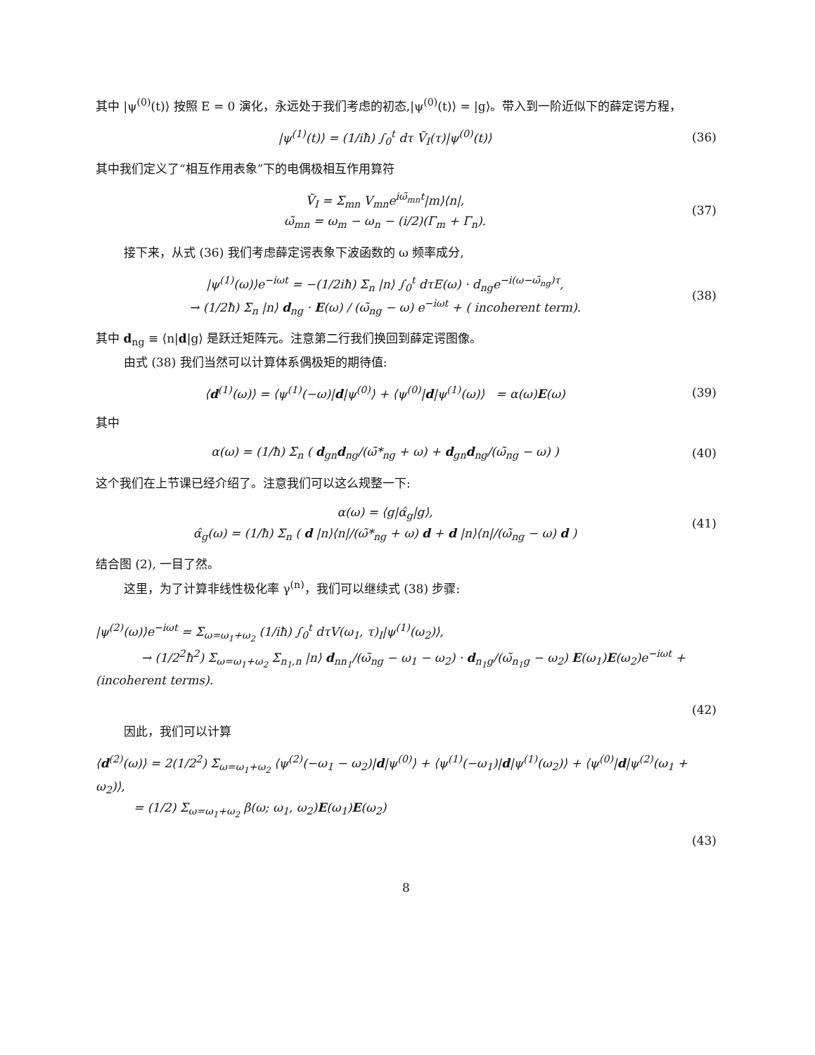其中 |ψ<sup>(0)</sup>(t)⟩ 按照 E = 0 演化，永远处于我们考虑的初态,|ψ<sup>(0)</sup>(t)⟩ = |g⟩。带入到一阶近似下的薛定谔方程，
|ψ<sup>(1)</sup>(t)⟩ = (1/iħ) ∫<sub>0</sub><sup>t</sup> dτ Ṽ<sub>I</sub>(τ)|ψ<sup>(0)</sup>(t)⟩
(36)
其中我们定义了“相互作用表象”下的电偶极相互作用算符
Ṽ<sub>I</sub> = Σ<sub>mn</sub> V<sub>mn</sub>e<sup>iω̃<sub>mn</sub>t</sup>|m⟩⟨n|,
ω̃<sub>mn</sub> = ω<sub>m</sub> − ω<sub>n</sub> − (i/2)(Γ<sub>m</sub> + Γ<sub>n</sub>).
(37)
接下来，从式 (36) 我们考虑薛定谔表象下波函数的 ω 频率成分,
|ψ<sup>(1)</sup>(ω)⟩e<sup>−iωt</sup> = −(1/2iħ) Σ<sub>n</sub> |n⟩ ∫<sub>0</sub><sup>t</sup> dτE(ω) · d<sub>ng</sub>e<sup>−i(ω−ω̃<sub>ng</sub>)τ</sup>,
→ (1/2ħ) Σ<sub>n</sub> |n⟩ d<sub>ng</sub> · E(ω) / (ω̃<sub>ng</sub> − ω) e<sup>−iωt</sup> + ( incoherent term).
(38)
其中 d<sub>ng</sub> ≡ ⟨n|d|g⟩ 是跃迁矩阵元。注意第二行我们换回到薛定谔图像。
由式 (38) 我们当然可以计算体系偶极矩的期待值:
⟨d<sup>(1)</sup>(ω)⟩ = ⟨ψ<sup>(1)</sup>(−ω)|d|ψ<sup>(0)</sup>⟩ + ⟨ψ<sup>(0)</sup>|d|ψ<sup>(1)</sup>(ω)⟩ = α(ω)E(ω)
(39)
其中
α(ω) = (1/ħ) Σ<sub>n</sub> ( d<sub>gn</sub>d<sub>ng</sub>/(ω̃*<sub>ng</sub> + ω) + d<sub>gn</sub>d<sub>ng</sub>/(ω̃<sub>ng</sub> − ω) )
(40)
这个我们在上节课已经介绍了。注意我们可以这么规整一下:
α(ω) = ⟨g|α̂<sub>g</sub>|g⟩,
α̂<sub>g</sub>(ω) = (1/ħ) Σ<sub>n</sub> ( d |n⟩⟨n|/(ω̃*<sub>ng</sub> + ω) d + d |n⟩⟨n|/(ω̃<sub>ng</sub> − ω) d )
(41)
结合图 (2), 一目了然。
这里，为了计算非线性极化率 γ<sup>(n)</sup>，我们可以继续式 (38) 步骤:
|ψ<sup>(2)</sup>(ω)⟩e<sup>−iωt</sup> = Σ<sub>ω=ω<sub>1</sub>+ω<sub>2</sub></sub> (1/iħ) ∫<sub>0</sub><sup>t</sup> dτV(ω<sub>1</sub>, τ)<sub>I</sub>|ψ<sup>(1)</sup>(ω<sub>2</sub>)⟩,
→ (1/2<sup>2</sup>ħ<sup>2</sup>) Σ<sub>ω=ω<sub>1</sub>+ω<sub>2</sub></sub> Σ<sub>n<sub>1</sub>,n</sub> |n⟩ d<sub>nn<sub>1</sub></sub>/(ω̃<sub>ng</sub> − ω<sub>1</sub> − ω<sub>2</sub>) · d<sub>n<sub>1</sub>g</sub>/(ω̃<sub>n<sub>1</sub>g</sub> − ω<sub>2</sub>) E(ω<sub>1</sub>)E(ω<sub>2</sub>)e<sup>−iωt</sup> + (incoherent terms).
(42)
因此，我们可以计算
⟨d<sup>(2)</sup>(ω)⟩ = 2(1/2<sup>2</sup>) Σ<sub>ω=ω<sub>1</sub>+ω<sub>2</sub></sub> ⟨ψ<sup>(2)</sup>(−ω<sub>1</sub> − ω<sub>2</sub>)|d|ψ<sup>(0)</sup>⟩ + ⟨ψ<sup>(1)</sup>(−ω<sub>1</sub>)|d|ψ<sup>(1)</sup>(ω<sub>2</sub>)⟩ + ⟨ψ<sup>(0)</sup>|d|ψ<sup>(2)</sup>(ω<sub>1</sub> + ω<sub>2</sub>)⟩,
= (1/2) Σ<sub>ω=ω<sub>1</sub>+ω<sub>2</sub></sub> β(ω; ω<sub>1</sub>, ω<sub>2</sub>)E(ω<sub>1</sub>)E(ω<sub>2</sub>)
(43)
8